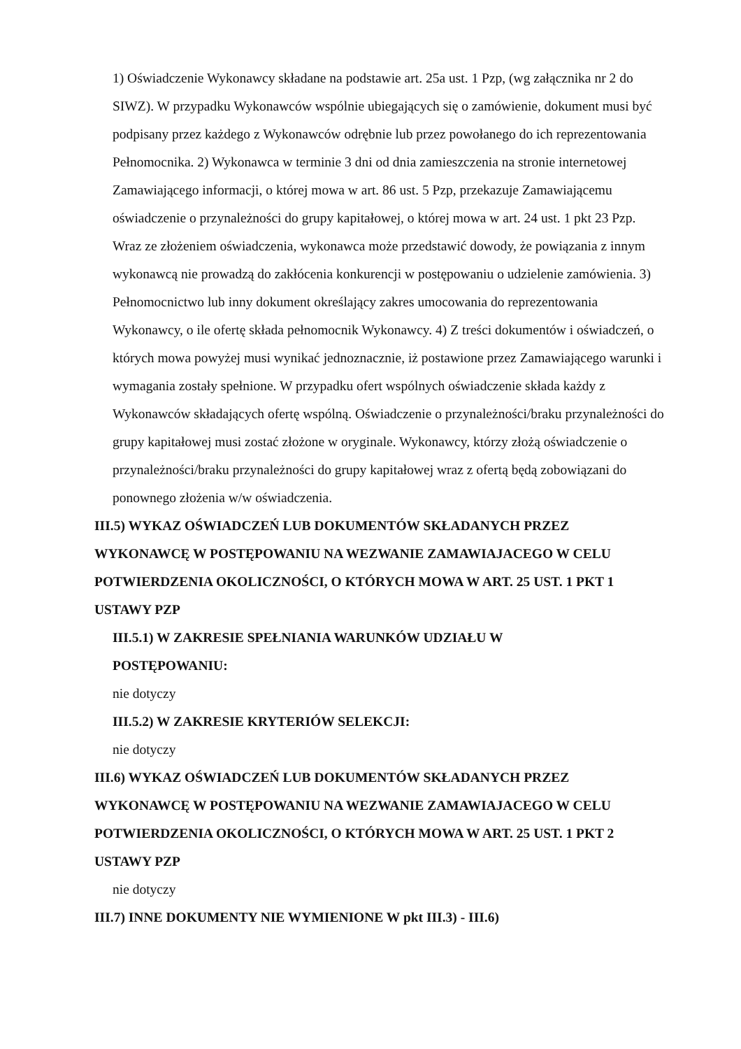1) Oświadczenie Wykonawcy składane na podstawie art. 25a ust. 1 Pzp, (wg załącznika nr 2 do SIWZ). W przypadku Wykonawców wspólnie ubiegających się o zamówienie, dokument musi być podpisany przez każdego z Wykonawców odrębnie lub przez powołanego do ich reprezentowania Pełnomocnika. 2) Wykonawca w terminie 3 dni od dnia zamieszczenia na stronie internetowej Zamawiającego informacji, o której mowa w art. 86 ust. 5 Pzp, przekazuje Zamawiającemu oświadczenie o przynależności do grupy kapitałowej, o której mowa w art. 24 ust. 1 pkt 23 Pzp. Wraz ze złożeniem oświadczenia, wykonawca może przedstawić dowody, że powiązania z innym wykonawcą nie prowadzą do zakłócenia konkurencji w postępowaniu o udzielenie zamówienia. 3) Pełnomocnictwo lub inny dokument określający zakres umocowania do reprezentowania Wykonawcy, o ile ofertę składa pełnomocnik Wykonawcy. 4) Z treści dokumentów i oświadczeń, o których mowa powyżej musi wynikać jednoznacznie, iż postawione przez Zamawiającego warunki i wymagania zostały spełnione. W przypadku ofert wspólnych oświadczenie składa każdy z Wykonawców składających ofertę wspólną. Oświadczenie o przynależności/braku przynależności do grupy kapitałowej musi zostać złożone w oryginale. Wykonawcy, którzy złożą oświadczenie o przynależności/braku przynależności do grupy kapitałowej wraz z ofertą będą zobowiązani do ponownego złożenia w/w oświadczenia.
III.5) WYKAZ OŚWIADCZEŃ LUB DOKUMENTÓW SKŁADANYCH PRZEZ WYKONAWCĘ W POSTĘPOWANIU NA WEZWANIE ZAMAWIAJACEGO W CELU POTWIERDZENIA OKOLICZNOŚCI, O KTÓRYCH MOWA W ART. 25 UST. 1 PKT 1 USTAWY PZP
III.5.1) W ZAKRESIE SPEŁNIANIA WARUNKÓW UDZIAŁU W POSTĘPOWANIU:
nie dotyczy
III.5.2) W ZAKRESIE KRYTERIÓW SELEKCJI:
nie dotyczy
III.6) WYKAZ OŚWIADCZEŃ LUB DOKUMENTÓW SKŁADANYCH PRZEZ WYKONAWCĘ W POSTĘPOWANIU NA WEZWANIE ZAMAWIAJACEGO W CELU POTWIERDZENIA OKOLICZNOŚCI, O KTÓRYCH MOWA W ART. 25 UST. 1 PKT 2 USTAWY PZP
nie dotyczy
III.7) INNE DOKUMENTY NIE WYMIENIONE W pkt III.3) - III.6)